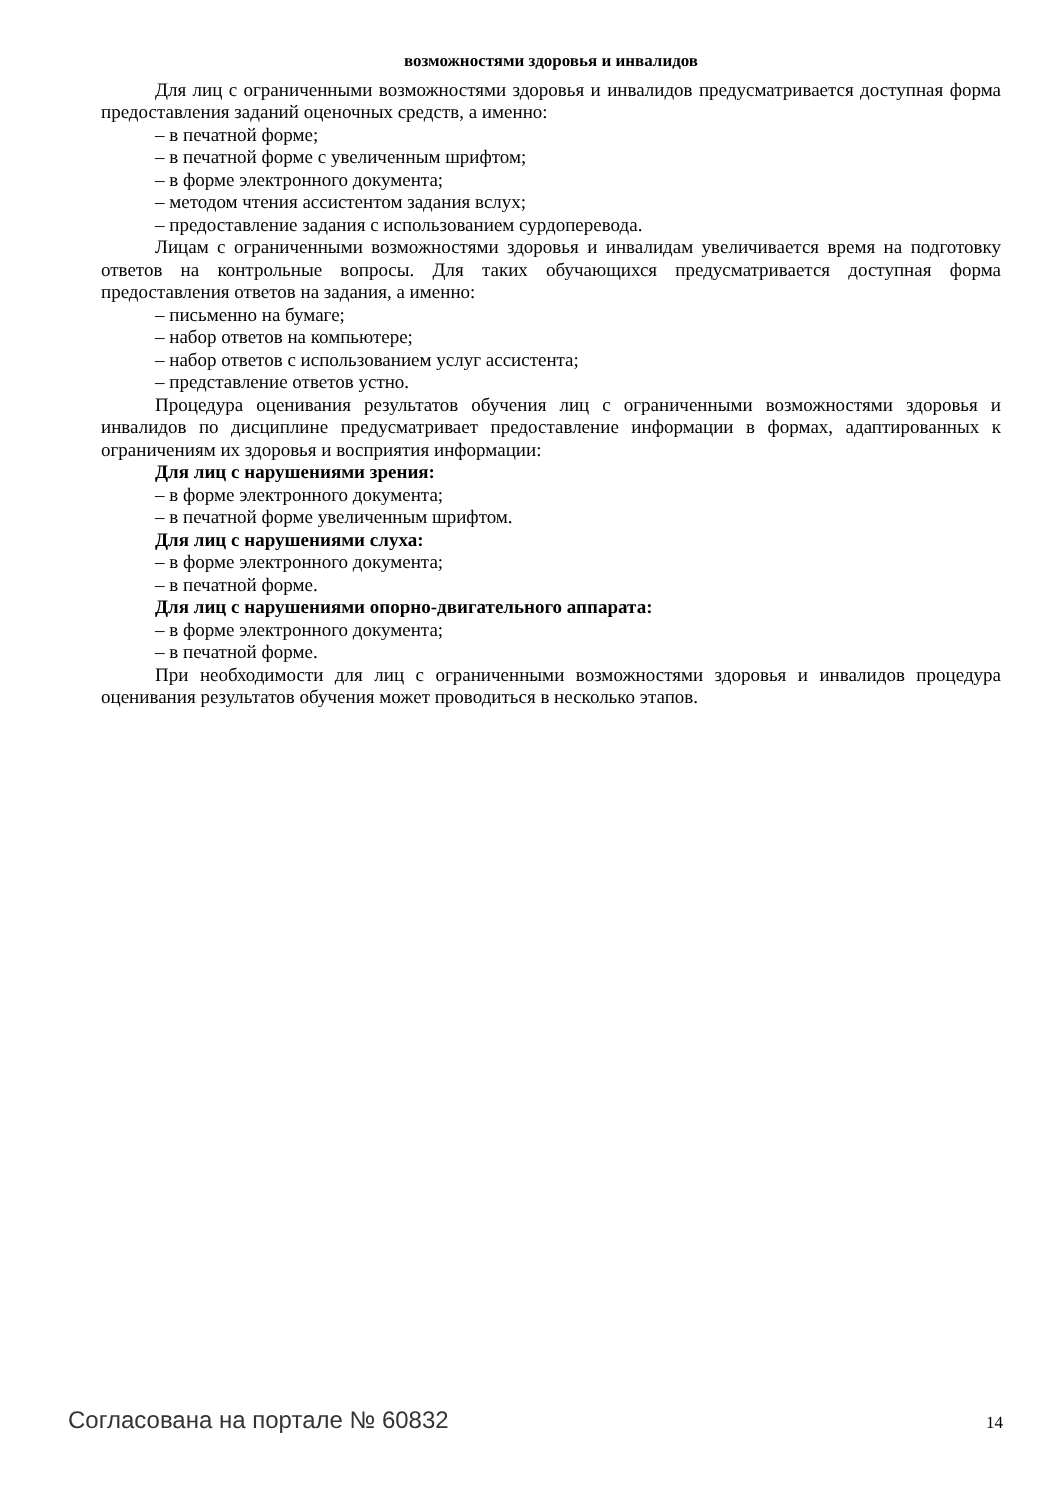возможностями здоровья и инвалидов
Для лиц с ограниченными возможностями здоровья и инвалидов предусматривается доступная форма предоставления заданий оценочных средств, а именно:
– в печатной форме;
– в печатной форме с увеличенным шрифтом;
– в форме электронного документа;
– методом чтения ассистентом задания вслух;
– предоставление задания с использованием сурдоперевода.
Лицам с ограниченными возможностями здоровья и инвалидам увеличивается время на подготовку ответов на контрольные вопросы. Для таких обучающихся предусматривается доступная форма предоставления ответов на задания, а именно:
– письменно на бумаге;
– набор ответов на компьютере;
– набор ответов с использованием услуг ассистента;
– представление ответов устно.
Процедура оценивания результатов обучения лиц с ограниченными возможностями здоровья и инвалидов по дисциплине предусматривает предоставление информации в формах, адаптированных к ограничениям их здоровья и восприятия информации:
Для лиц с нарушениями зрения:
– в форме электронного документа;
– в печатной форме увеличенным шрифтом.
Для лиц с нарушениями слуха:
– в форме электронного документа;
– в печатной форме.
Для лиц с нарушениями опорно-двигательного аппарата:
– в форме электронного документа;
– в печатной форме.
При необходимости для лиц с ограниченными возможностями здоровья и инвалидов процедура оценивания результатов обучения может проводиться в несколько этапов.
Согласована на портале № 60832 14